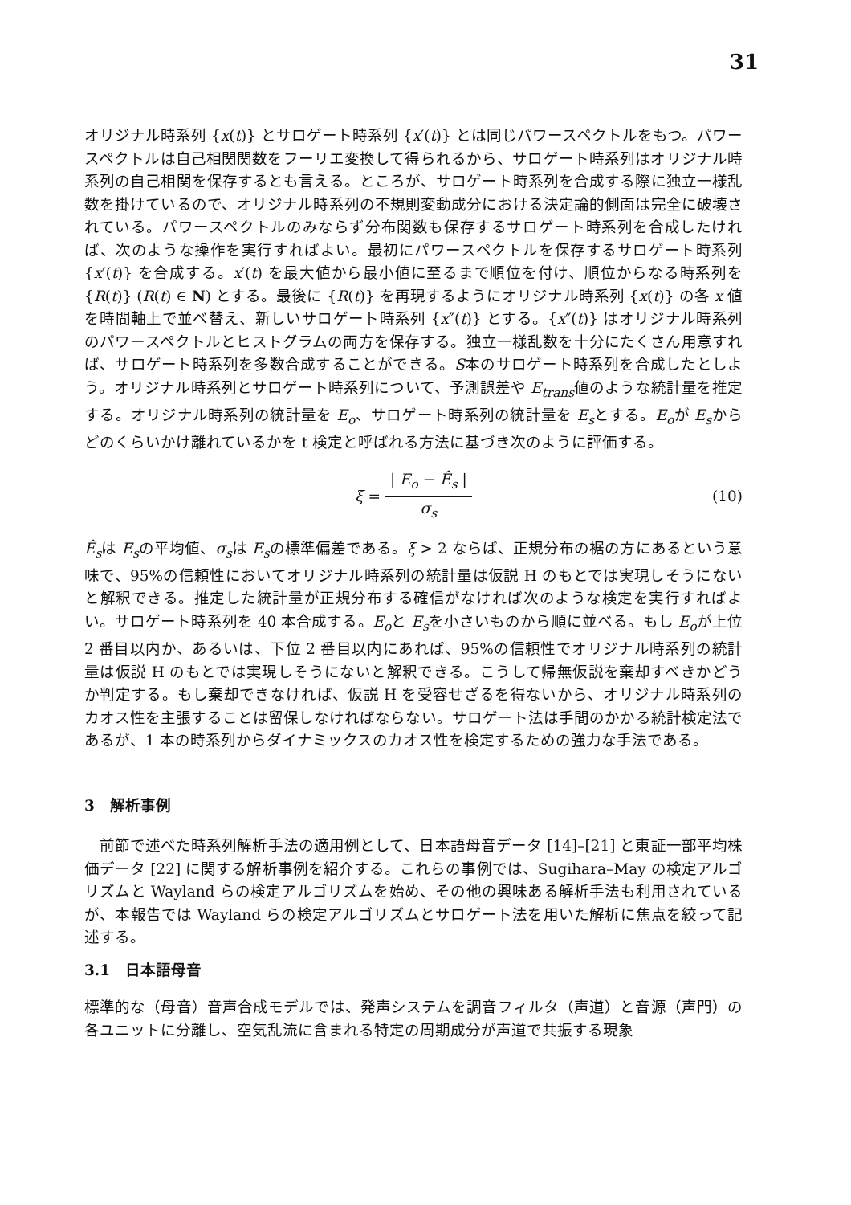31
オリジナル時系列 {x(t)} とサロゲート時系列 {x′(t)} とは同じパワースペクトルをもつ。パワースペクトルは自己相関関数をフーリエ変換して得られるから、サロゲート時系列はオリジナル時系列の自己相関を保存するとも言える。ところが、サロゲート時系列を合成する際に独立一様乱数を掛けているので、オリジナル時系列の不規則変動成分における決定論的側面は完全に破壊されている。パワースペクトルのみならず分布関数も保存するサロゲート時系列を合成したければ、次のような操作を実行すればよい。最初にパワースペクトルを保存するサロゲート時系列 {x′(t)} を合成する。x′(t) を最大値から最小値に至るまで順位を付け、順位からなる時系列を {R(t)} (R(t) ∈ N) とする。最後に {R(t)} を再現するようにオリジナル時系列 {x(t)} の各 x 値を時間軸上で並べ替え、新しいサロゲート時系列 {x″(t)} とする。{x″(t)} はオリジナル時系列のパワースペクトルとヒストグラムの両方を保存する。独立一様乱数を十分にたくさん用意すれば、サロゲート時系列を多数合成することができる。S本のサロゲート時系列を合成したとしよう。オリジナル時系列とサロゲート時系列について、予測誤差や E<sub>trans</sub>値のような統計量を推定する。オリジナル時系列の統計量を E<sub>o</sub>、サロゲート時系列の統計量を E<sub>s</sub>とする。E<sub>o</sub>が E<sub>s</sub>からどのくらいかけ離れているかを t 検定と呼ばれる方法に基づき次のように評価する。
ξ = | E<sub>o</sub> − Ê<sub>s</sub> | σ<sub>s</sub> (10)
Ê<sub>s</sub>は E<sub>s</sub>の平均値、σ<sub>s</sub>は E<sub>s</sub>の標準偏差である。ξ > 2 ならば、正規分布の裾の方にあるという意味で、95%の信頼性においてオリジナル時系列の統計量は仮説 H のもとでは実現しそうにないと解釈できる。推定した統計量が正規分布する確信がなければ次のような検定を実行すればよい。サロゲート時系列を 40 本合成する。E<sub>o</sub>と E<sub>s</sub>を小さいものから順に並べる。もし E<sub>o</sub>が上位 2 番目以内か、あるいは、下位 2 番目以内にあれば、95%の信頼性でオリジナル時系列の統計量は仮説 H のもとでは実現しそうにないと解釈できる。こうして帰無仮説を棄却すべきかどうか判定する。もし棄却できなければ、仮説 H を受容せざるを得ないから、オリジナル時系列のカオス性を主張することは留保しなければならない。サロゲート法は手間のかかる統計検定法であるが、1 本の時系列からダイナミックスのカオス性を検定するための強力な手法である。
3　解析事例
前節で述べた時系列解析手法の適用例として、日本語母音データ [14]–[21] と東証一部平均株価データ [22] に関する解析事例を紹介する。これらの事例では、Sugihara–May の検定アルゴリズムと Wayland らの検定アルゴリズムを始め、その他の興味ある解析手法も利用されているが、本報告では Wayland らの検定アルゴリズムとサロゲート法を用いた解析に焦点を絞って記述する。
3.1　日本語母音
標準的な（母音）音声合成モデルでは、発声システムを調音フィルタ（声道）と音源（声門）の各ユニットに分離し、空気乱流に含まれる特定の周期成分が声道で共振する現象